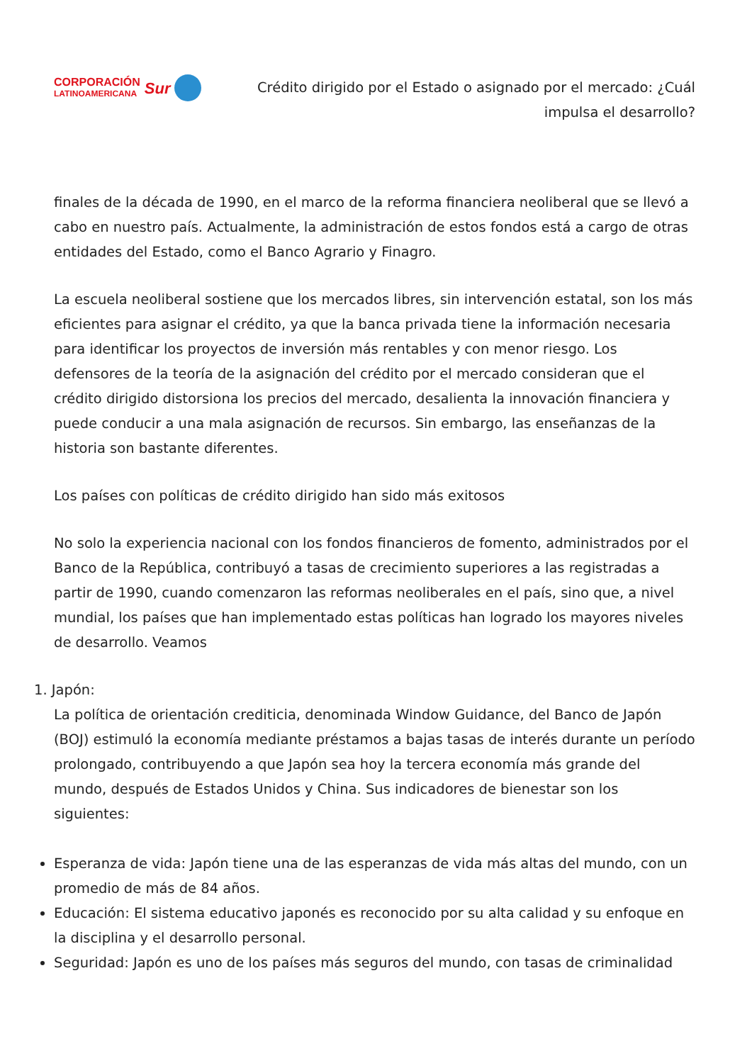CORPORACIÓN
LATINOAMERICANA
Sur
Crédito dirigido por el Estado o asignado por el mercado: ¿Cuál
impulsa el desarrollo?
finales de la década de 1990, en el marco de la reforma financiera neoliberal que se llevó a cabo en nuestro país. Actualmente, la administración de estos fondos está a cargo de otras entidades del Estado, como el Banco Agrario y Finagro.
La escuela neoliberal sostiene que los mercados libres, sin intervención estatal, son los más eficientes para asignar el crédito, ya que la banca privada tiene la información necesaria para identificar los proyectos de inversión más rentables y con menor riesgo. Los defensores de la teoría de la asignación del crédito por el mercado consideran que el crédito dirigido distorsiona los precios del mercado, desalienta la innovación financiera y puede conducir a una mala asignación de recursos. Sin embargo, las enseñanzas de la historia son bastante diferentes.
Los países con políticas de crédito dirigido han sido más exitosos
No solo la experiencia nacional con los fondos financieros de fomento, administrados por el Banco de la República, contribuyó a tasas de crecimiento superiores a las registradas a partir de 1990, cuando comenzaron las reformas neoliberales en el país, sino que, a nivel mundial, los países que han implementado estas políticas han logrado los mayores niveles de desarrollo. Veamos
1. Japón:
La política de orientación crediticia, denominada Window Guidance, del Banco de Japón (BOJ) estimuló la economía mediante préstamos a bajas tasas de interés durante un período prolongado, contribuyendo a que Japón sea hoy la tercera economía más grande del mundo, después de Estados Unidos y China. Sus indicadores de bienestar son los siguientes:
Esperanza de vida: Japón tiene una de las esperanzas de vida más altas del mundo, con un promedio de más de 84 años.
Educación: El sistema educativo japonés es reconocido por su alta calidad y su enfoque en la disciplina y el desarrollo personal.
Seguridad: Japón es uno de los países más seguros del mundo, con tasas de criminalidad